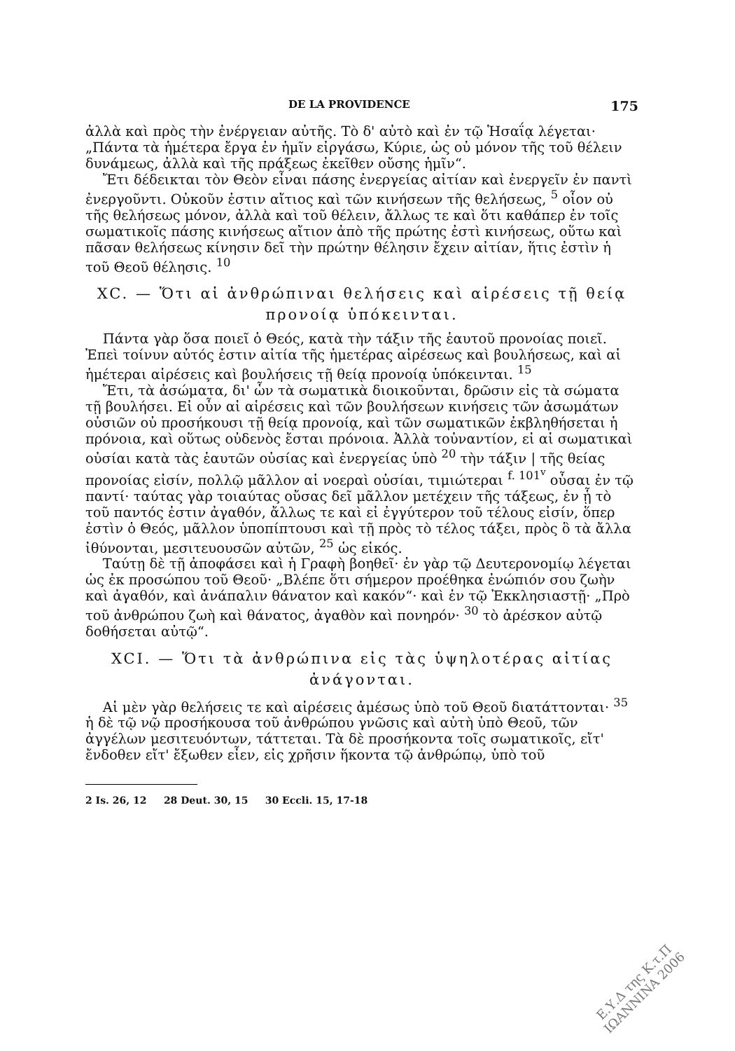DE LA PROVIDENCE 175
ἀλλὰ καὶ πρὸς τὴν ἐνέργειαν αὐτῆς. Τὸ δ' αὐτὸ καὶ ἐν τῷ Ἡσαΐᾳ λέγεται· „Πάντα τὰ ἡμέτερα ἔργα ἐν ἡμῖν εἰργάσω, Κύριε, ὡς οὐ μόνον τῆς τοῦ θέλειν δυνάμεως, ἀλλὰ καὶ τῆς πράξεως ἐκεῖθεν οὔσης ἡμῖν“.
Ἔτι δέδεικται τὸν Θεὸν εἶναι πάσης ἐνεργείας αἰτίαν καὶ ἐνεργεῖν ἐν παντὶ ἐνεργοῦντι. Οὐκοῦν ἐστιν αἴτιος καὶ τῶν κινήσεων τῆς θελήσεως, <sup>5</sup> οἷον οὐ τῆς θελήσεως μόνον, ἀλλὰ καὶ τοῦ θέλειν, ἄλλως τε καὶ ὅτι καθάπερ ἐν τοῖς σωματικοῖς πάσης κινήσεως αἴτιον ἀπὸ τῆς πρώτης ἐστὶ κινήσεως, οὕτω καὶ πᾶσαν θελήσεως κίνησιν δεῖ τὴν πρώτην θέλησιν ἔχειν αἰτίαν, ἥτις ἐστὶν ἡ τοῦ Θεοῦ θέλησις. <sup>10</sup>
XC. — Ὅτι αἱ ἀνθρώπιναι θελήσεις καὶ αἱρέσεις τῇ θείᾳ προνοίᾳ ὑπόκεινται.
Πάντα γὰρ ὅσα ποιεῖ ὁ Θεός, κατὰ τὴν τάξιν τῆς ἑαυτοῦ προνοίας ποιεῖ. Ἐπεὶ τοίνυν αὐτός ἐστιν αἰτία τῆς ἡμετέρας αἱρέσεως καὶ βουλήσεως, καὶ αἱ ἡμέτεραι αἱρέσεις καὶ βουλήσεις τῇ θείᾳ προνοίᾳ ὑπόκεινται. <sup>15</sup>
Ἔτι, τὰ ἀσώματα, δι' ὧν τὰ σωματικὰ διοικοῦνται, δρῶσιν εἰς τὰ σώματα τῇ βουλήσει. Εἰ οὖν αἱ αἱρέσεις καὶ τῶν βουλήσεων κινήσεις τῶν ἀσωμάτων οὐσιῶν οὐ προσήκουσι τῇ θείᾳ προνοίᾳ, καὶ τῶν σωματικῶν ἐκβληθήσεται ἡ πρόνοια, καὶ οὕτως οὐδενὸς ἔσται πρόνοια. Ἀλλὰ τοὐναντίον, εἰ αἱ σωματικαὶ οὐσίαι κατὰ τὰς ἑαυτῶν οὐσίας καὶ ἐνεργείας ὑπὸ <sup>20</sup> τὴν τάξιν | τῆς θείας προνοίας εἰσίν, πολλῷ μᾶλλον αἱ νοεραὶ οὐσίαι, τιμιώτεραι <sup>f. 101<sup>v</sup></sup> οὖσαι ἐν τῷ παντί· ταύτας γὰρ τοιαύτας οὔσας δεῖ μᾶλλον μετέχειν τῆς τάξεως, ἐν ᾗ τὸ τοῦ παντός ἐστιν ἀγαθόν, ἄλλως τε καὶ εἰ ἐγγύτερον τοῦ τέλους εἰσίν, ὅπερ ἐστὶν ὁ Θεός, μᾶλλον ὑποπίπτουσι καὶ τῇ πρὸς τὸ τέλος τάξει, πρὸς ὃ τὰ ἄλλα ἰθύνονται, μεσιτευουσῶν αὐτῶν, <sup>25</sup> ὡς εἰκός.
Ταύτῃ δὲ τῇ ἀποφάσει καὶ ἡ Γραφὴ βοηθεῖ· ἐν γὰρ τῷ Δευτερονομίῳ λέγεται ὡς ἐκ προσώπου τοῦ Θεοῦ· „Βλέπε ὅτι σήμερον προέθηκα ἐνώπιόν σου ζωὴν καὶ ἀγαθόν, καὶ ἀνάπαλιν θάνατον καὶ κακόν“· καὶ ἐν τῷ Ἐκκλησιαστῇ· „Πρὸ τοῦ ἀνθρώπου ζωὴ καὶ θάνατος, ἀγαθὸν καὶ πονηρόν· <sup>30</sup> τὸ ἀρέσκον αὐτῷ δοθήσεται αὐτῷ“.
XCI. — Ὅτι τὰ ἀνθρώπινα εἰς τὰς ὑψηλοτέρας αἰτίας ἀνάγονται.
Αἱ μὲν γὰρ θελήσεις τε καὶ αἱρέσεις ἀμέσως ὑπὸ τοῦ Θεοῦ διατάττονται· <sup>35</sup> ἡ δὲ τῷ νῷ προσήκουσα τοῦ ἀνθρώπου γνῶσις καὶ αὐτὴ ὑπὸ Θεοῦ, τῶν ἀγγέλων μεσιτευόντων, τάττεται. Τὰ δὲ προσήκοντα τοῖς σωματικοῖς, εἴτ' ἔνδοθεν εἴτ' ἔξωθεν εἶεν, εἰς χρῆσιν ἥκοντα τῷ ἀνθρώπῳ, ὑπὸ τοῦ
2 Is. 26, 12 28 Deut. 30, 15 30 Eccli. 15, 17-18
Ε.Υ.Δ της Κ.τ.Π
ΙΩΑΝΝΙΝΑ 2006